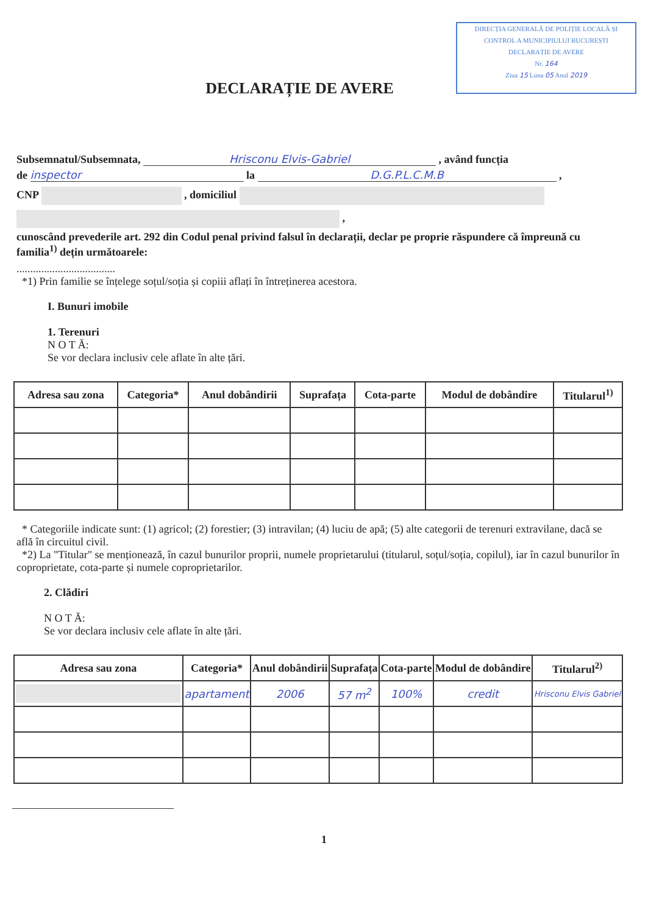DIRECȚIA GENERALĂ DE POLIȚIE LOCALĂ ȘI
CONTROL A MUNICIPIULUI BUCUREȘTI
DECLARAȚIE DE AVERE
Nr. 164
Ziua 15 Luna 05 Anul 2019
DECLARAȚIE DE AVERE
Subsemnatul/Subsemnata, Hrisconu Elvis-Gabriel , având funcția
de inspector la D.G.P.L.C.M.B ,
CNP , domiciliul
,
cunoscând prevederile art. 292 din Codul penal privind falsul în declarații, declar pe proprie răspundere că împreună cu familia<sup>1)</sup> dețin următoarele:
....................................
*1) Prin familie se înțelege soțul/soția și copiii aflați în întreținerea acestora.
I. Bunuri imobile
1. Terenuri
N O T Ă:
Se vor declara inclusiv cele aflate în alte țări.
| Adresa sau zona | Categoria* | Anul dobândirii | Suprafața | Cota-parte | Modul de dobândire | Titularul<sup>1)</sup> |
| --- | --- | --- | --- | --- | --- | --- |
* Categoriile indicate sunt: (1) agricol; (2) forestier; (3) intravilan; (4) luciu de apă; (5) alte categorii de terenuri extravilane, dacă se află în circuitul civil.
*2) La "Titular" se menționează, în cazul bunurilor proprii, numele proprietarului (titularul, soțul/soția, copilul), iar în cazul bunurilor în coproprietate, cota-parte și numele coproprietarilor.
2. Clădiri
N O T Ă:
Se vor declara inclusiv cele aflate în alte țări.
| Adresa sau zona | Categoria* | Anul dobândirii | Suprafața | Cota-parte | Modul de dobândire | Titularul<sup>2)</sup> |
| --- | --- | --- | --- | --- | --- | --- |
| | apartament | 2006 | 57 m<sup>2</sup> | 100% | credit | Hrisconu Elvis Gabriel |
1